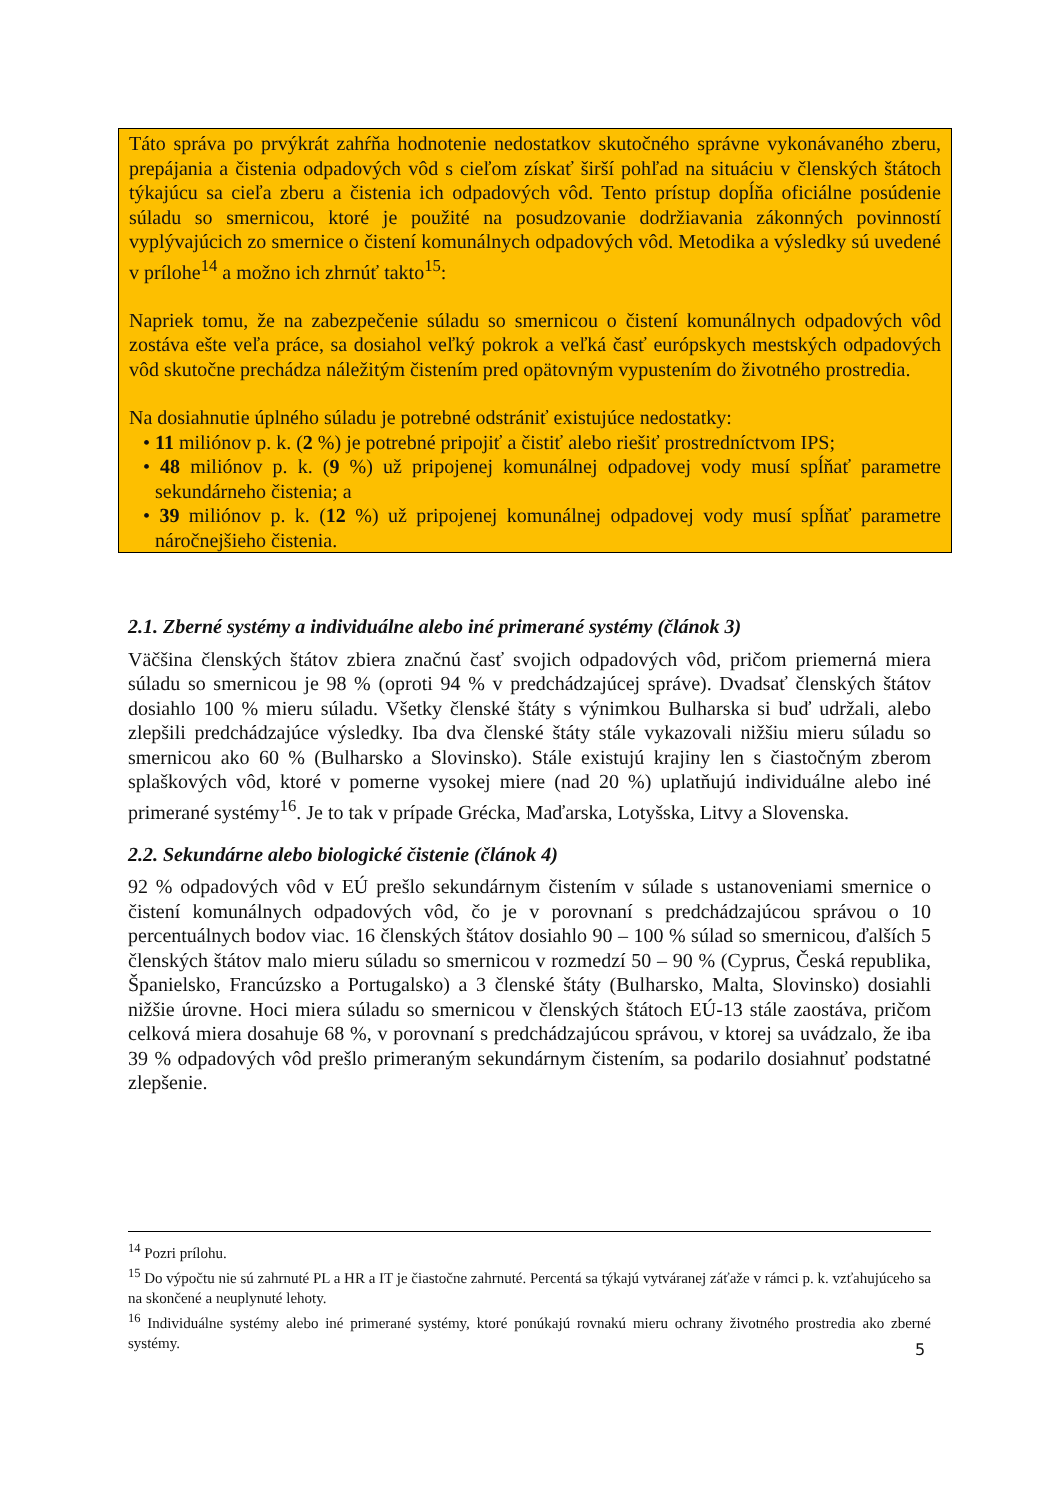Táto správa po prvýkrát zahŕňa hodnotenie nedostatkov skutočného správne vykonávaného zberu, prepájania a čistenia odpadových vôd s cieľom získať širší pohľad na situáciu v členských štátoch týkajúcu sa cieľa zberu a čistenia ich odpadových vôd. Tento prístup dopĺňa oficiálne posúdenie súladu so smernicou, ktoré je použité na posudzovanie dodržiavania zákonných povinností vyplývajúcich zo smernice o čistení komunálnych odpadových vôd. Metodika a výsledky sú uvedené v prílohe<sup>14</sup> a možno ich zhrnúť takto<sup>15</sup>:
Napriek tomu, že na zabezpečenie súladu so smernicou o čistení komunálnych odpadových vôd zostáva ešte veľa práce, sa dosiahol veľký pokrok a veľká časť európskych mestských odpadových vôd skutočne prechádza náležitým čistením pred opätovným vypustením do životného prostredia.
Na dosiahnutie úplného súladu je potrebné odstrániť existujúce nedostatky:
• 11 miliónov p. k. (2 %) je potrebné pripojiť a čistiť alebo riešiť prostredníctvom IPS;
• 48 miliónov p. k. (9 %) už pripojenej komunálnej odpadovej vody musí spĺňať parametre sekundárneho čistenia; a
• 39 miliónov p. k. (12 %) už pripojenej komunálnej odpadovej vody musí spĺňať parametre náročnejšieho čistenia.
2.1. Zberné systémy a individuálne alebo iné primerané systémy (článok 3)
Väčšina členských štátov zbiera značnú časť svojich odpadových vôd, pričom priemerná miera súladu so smernicou je 98 % (oproti 94 % v predchádzajúcej správe). Dvadsať členských štátov dosiahlo 100 % mieru súladu. Všetky členské štáty s výnimkou Bulharska si buď udržali, alebo zlepšili predchádzajúce výsledky. Iba dva členské štáty stále vykazovali nižšiu mieru súladu so smernicou ako 60 % (Bulharsko a Slovinsko). Stále existujú krajiny len s čiastočným zberom splaškových vôd, ktoré v pomerne vysokej miere (nad 20 %) uplatňujú individuálne alebo iné primerané systémy<sup>16</sup>. Je to tak v prípade Grécka, Maďarska, Lotyšska, Litvy a Slovenska.
2.2. Sekundárne alebo biologické čistenie (článok 4)
92 % odpadových vôd v EÚ prešlo sekundárnym čistením v súlade s ustanoveniami smernice o čistení komunálnych odpadových vôd, čo je v porovnaní s predchádzajúcou správou o 10 percentuálnych bodov viac. 16 členských štátov dosiahlo 90 – 100 % súlad so smernicou, ďalších 5 členských štátov malo mieru súladu so smernicou v rozmedzí 50 – 90 % (Cyprus, Česká republika, Španielsko, Francúzsko a Portugalsko) a 3 členské štáty (Bulharsko, Malta, Slovinsko) dosiahli nižšie úrovne. Hoci miera súladu so smernicou v členských štátoch EÚ-13 stále zaostáva, pričom celková miera dosahuje 68 %, v porovnaní s predchádzajúcou správou, v ktorej sa uvádzalo, že iba 39 % odpadových vôd prešlo primeraným sekundárnym čistením, sa podarilo dosiahnuť podstatné zlepšenie.
<sup>14</sup> Pozri prílohu.
<sup>15</sup> Do výpočtu nie sú zahrnuté PL a HR a IT je čiastočne zahrnuté. Percentá sa týkajú vytváranej záťaže v rámci p. k. vzťahujúceho sa na skončené a neuplynuté lehoty.
<sup>16</sup> Individuálne systémy alebo iné primerané systémy, ktoré ponúkajú rovnakú mieru ochrany životného prostredia ako zberné systémy.
5